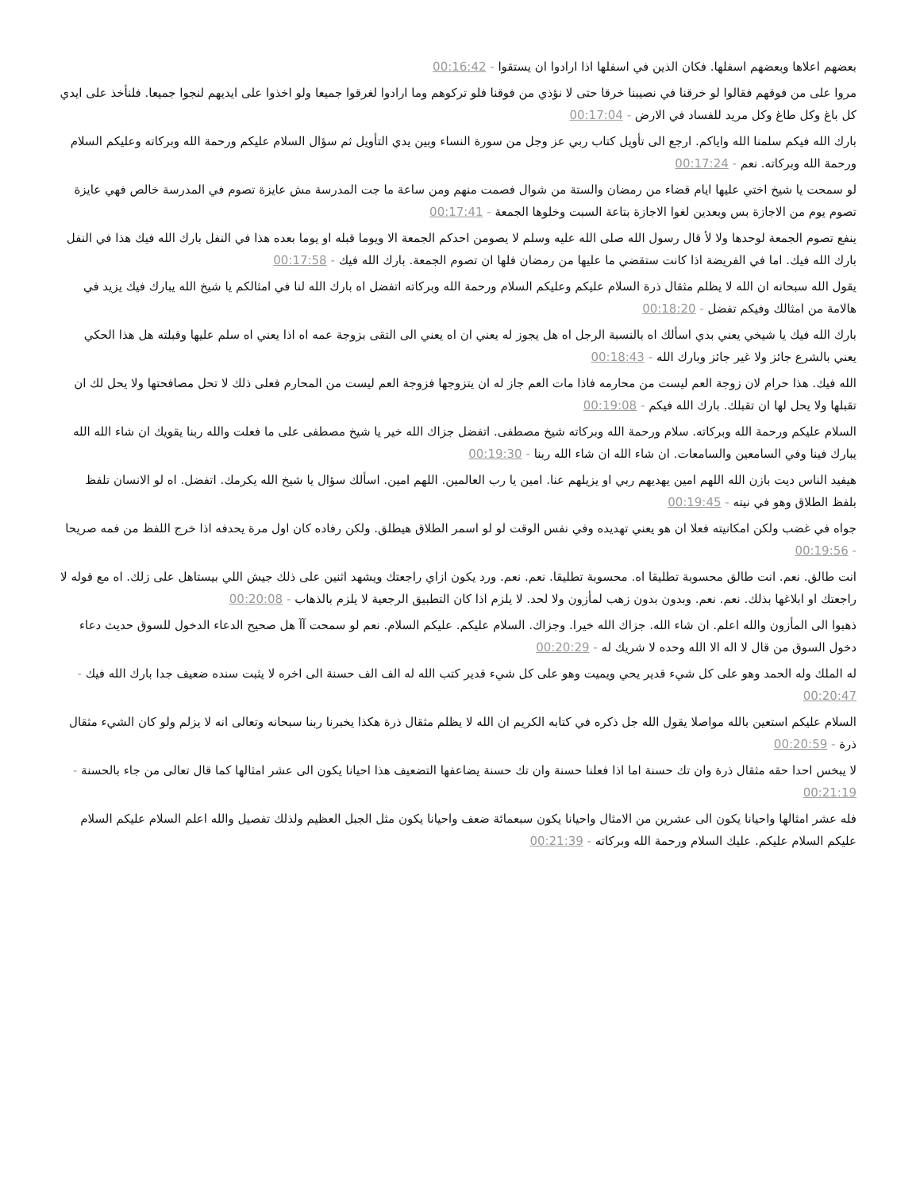بعضهم اعلاها وبعضهم اسفلها. فكان الذين في اسفلها اذا ارادوا ان يستقوا - 00:16:42
مروا على من فوقهم فقالوا لو خرقنا في نصيبنا خرقا حتى لا نؤذي من فوقنا فلو تركوهم وما ارادوا لغرقوا جميعا ولو اخذوا على ايديهم لنجوا جميعا. فلنأخذ على ايدي كل باغ وكل طاغ وكل مريد للفساد في الارض - 00:17:04
بارك الله فيكم سلمنا الله واياكم. ارجع الى تأويل كتاب ربي عز وجل من سورة النساء وبين يدي التأويل ثم سؤال السلام عليكم ورحمة الله وبركاته وعليكم السلام ورحمة الله وبركاته. نعم - 00:17:24
لو سمحت يا شيخ اختي عليها ايام قضاء من رمضان والستة من شوال فصمت منهم ومن ساعة ما جت المدرسة مش عايزة تصوم في المدرسة خالص فهي عايزة تصوم يوم من الاجازة بس وبعدين لغوا الاجازة بتاعة السبت وخلوها الجمعة - 00:17:41
ينفع تصوم الجمعة لوحدها ولا لأ قال رسول الله صلى الله عليه وسلم لا يصومن احدكم الجمعة الا ويوما قبله او يوما بعده هذا في النفل بارك الله فيك هذا في النفل بارك الله فيك. اما في الفريضة اذا كانت ستقضي ما عليها من رمضان فلها ان تصوم الجمعة. بارك الله فيك - 00:17:58
يقول الله سبحانه ان الله لا يظلم مثقال ذرة السلام عليكم وعليكم السلام ورحمة الله وبركاته اتفضل اه بارك الله لنا في امثالكم يا شيخ الله يبارك فيك يزيد في هالامة من امثالك وفيكم تفضل - 00:18:20
بارك الله فيك يا شيخي يعني بدي اسألك اه بالنسبة الرجل اه هل يجوز له يعني ان اه يعني الى التقى بزوجة عمه اه اذا يعني اه سلم عليها وقبلته هل هذا الحكي يعني بالشرع جائز ولا غير جائز وبارك الله - 00:18:43
الله فيك. هذا حرام لان زوجة العم ليست من محارمه فاذا مات العم جاز له ان يتزوجها فزوجة العم ليست من المحارم فعلى ذلك لا تحل مصافحتها ولا يحل لك ان تقبلها ولا يحل لها ان تقبلك. بارك الله فيكم - 00:19:08
السلام عليكم ورحمة الله وبركاته. سلام ورحمة الله وبركاته شيخ مصطفى. اتفضل جزاك الله خير يا شيخ مصطفى على ما فعلت والله ربنا يقويك ان شاء الله الله يبارك فينا وفي السامعين والسامعات. ان شاء الله ان شاء الله ربنا - 00:19:30
هيفيد الناس ديت بازن الله اللهم امين يهديهم ربي او يزيلهم عنا. امين يا رب العالمين. اللهم امين. اسألك سؤال يا شيخ الله يكرمك. اتفضل. اه لو الانسان تلفظ بلفظ الطلاق وهو في نيته - 00:19:45
جواه في غضب ولكن امكانيته فعلا ان هو يعني تهديده وفي نفس الوقت لو لو اسمر الطلاق هيطلق. ولكن رفاده كان اول مرة يحدفه اذا خرج اللفظ من فمه صريحا - 00:19:56
انت طالق. نعم. انت طالق محسوبة تطليقا اه. محسوبة تطليقا. نعم. نعم. ورد يكون ازاي راجعتك ويشهد اثنين على ذلك جيش اللي بيستاهل على زلك. اه مع قوله لا راجعتك او ابلاغها بذلك. نعم. نعم. وبدون بدون زهب لمأزون ولا لحد. لا يلزم اذا كان التطبيق الرجعية لا يلزم بالذهاب - 00:20:08
ذهبوا الى المأزون والله اعلم. ان شاء الله. جزاك الله خيرا. وجزاك. السلام عليكم. عليكم السلام. نعم لو سمحت آآ هل صحيح الدعاء الدخول للسوق حديث دعاء دخول السوق من قال لا اله الا الله وحده لا شريك له - 00:20:29
له الملك وله الحمد وهو على كل شيء قدير يحي ويميت وهو على كل شيء قدير كتب الله له الف الف حسنة الى اخره لا يثبت سنده ضعيف جدا بارك الله فيك - 00:20:47
السلام عليكم استعين بالله مواصلا يقول الله جل ذكره في كتابه الكريم ان الله لا يظلم مثقال ذرة هكذا يخبرنا ربنا سبحانه وتعالى انه لا يزلم ولو كان الشيء مثقال ذرة - 00:20:59
لا يبخس احدا حقه مثقال ذرة وان تك حسنة اما اذا فعلنا حسنة وان تك حسنة يضاعفها التضعيف هذا احيانا يكون الى عشر امثالها كما قال تعالى من جاء بالحسنة - 00:21:19
فله عشر امثالها واحيانا يكون الى عشرين من الامثال واحيانا يكون سبعمائة ضعف واحيانا يكون مثل الجبل العظيم ولذلك تفصيل والله اعلم السلام عليكم السلام عليكم السلام عليكم. عليك السلام ورحمة الله وبركاته - 00:21:39